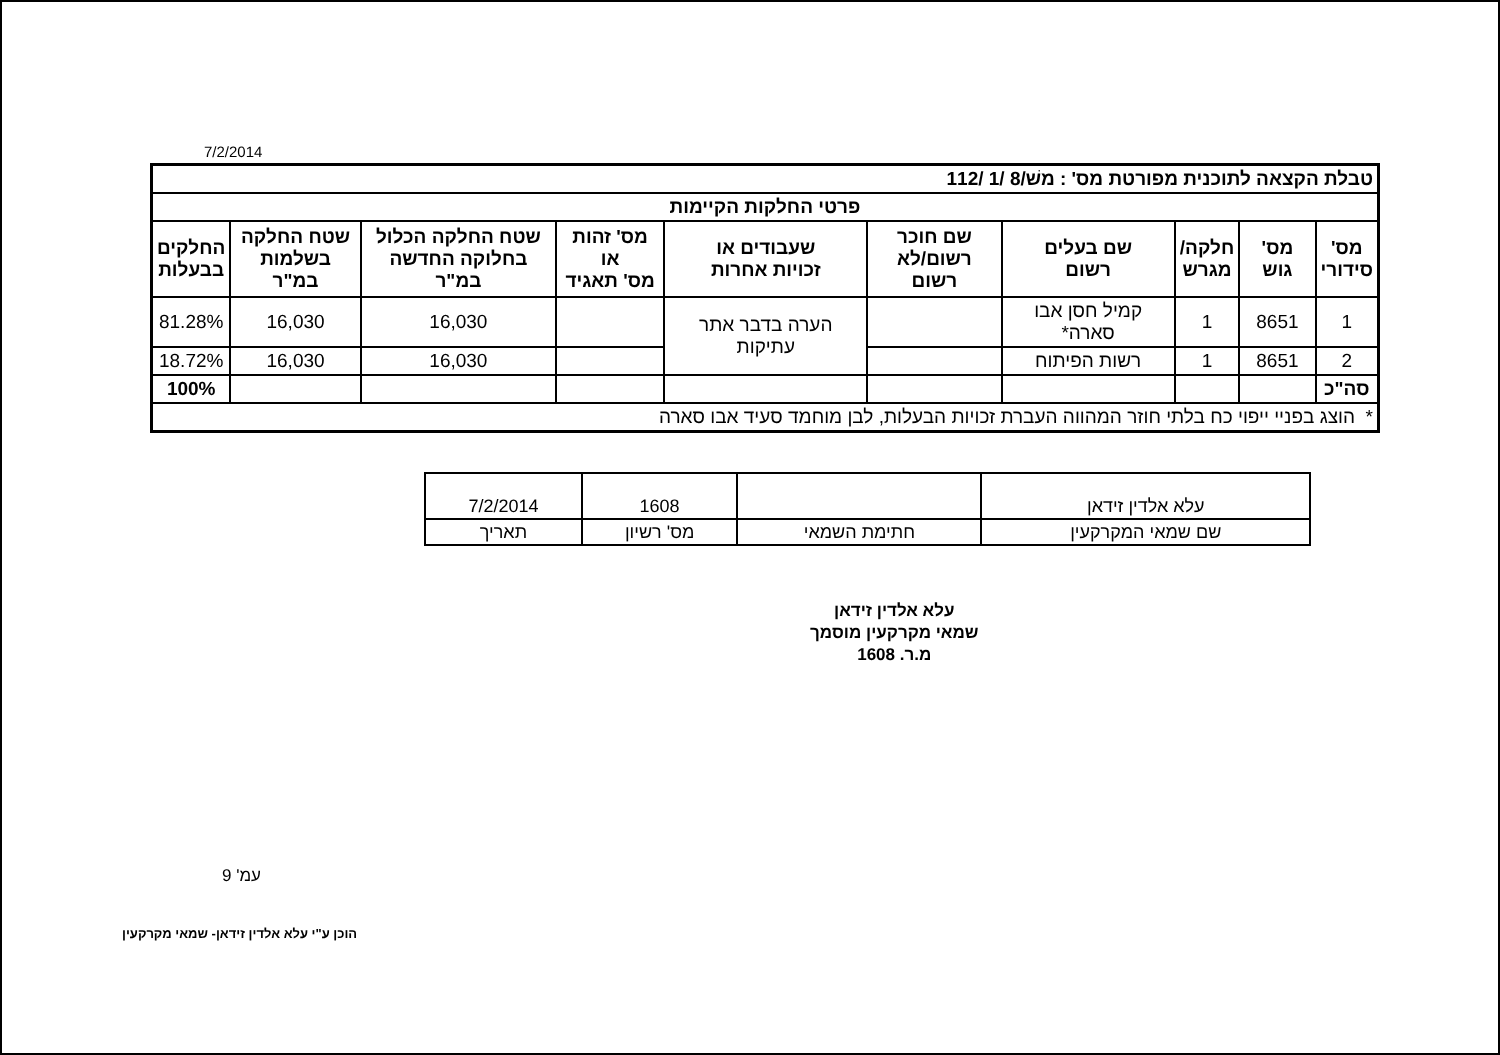7/2/2014
| טבלת הקצאה לתוכנית מפורטת מס' : משׁ/8 /1 /112 | | | | | | | | | |
| פרטי החלקות הקיימות | | | | | | | | | |
| מס' סידורי | מס' גוש | חלקה/ מגרש | שם בעלים רשום | שם חוכר רשום/לא רשום | שעבודים או זכויות אחרות | מס' זהות או מס' תאגיד | שטח החלקה הכלול בחלוקה החדשה במ"ר | שטח החלקה בשלמות במ"ר | החלקים בבעלות |
| 1 | 8651 | 1 | קמיל חסן אבו סארה* | | הערה בדבר אתר עתיקות | | 16,030 | 16,030 | 81.28% |
| 2 | 8651 | 1 | רשות הפיתוח | | | | 16,030 | 16,030 | 18.72% |
| סה"כ | | | | | | | | | 100% |
| * הוצג בפניי ייפוי כח בלתי חוזר המהווה העברת זכויות הבעלות, לבן מוחמד סעיד אבו סארה | | | | | | | | | |
| עלא אלדין זידאן | | 1608 | 7/2/2014 |
| שם שמאי המקרקעין | חתימת השמאי | מס' רשיון | תאריך |
עלא אלדין זידאן
שמאי מקרקעין מוסמך
מ.ר. 1608
עמ' 9
הוכן ע"י עלא אלדין זידאן- שמאי מקרקעין